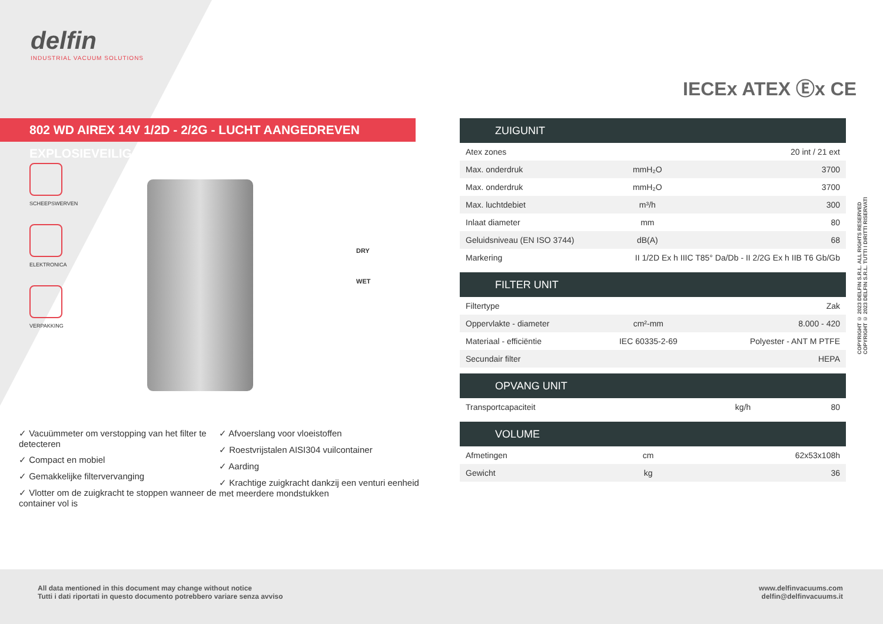delfin
INDUSTRIAL VACUUM SOLUTIONS
IECEx ATEX Ⓔx CE
802 WD AIREX 14V 1/2D - 2/2G - LUCHT AANGEDREVEN EXPLOSIEVEILIG
SCHEEPSWERVEN
ELEKTRONICA
VERPAKKING
DRY
WET
| ZUIGUNIT | | |
| --- | --- | --- |
| Atex zones | | 20 int / 21 ext |
| Max. onderdruk | mmH₂O | 3700 |
| Max. onderdruk | mmH₂O | 3700 |
| Max. luchtdebiet | m³/h | 300 |
| Inlaat diameter | mm | 80 |
| Geluidsniveau (EN ISO 3744) | dB(A) | 68 |
| Markering | II 1/2D Ex h IIIC T85° Da/Db - II 2/2G Ex h IIB T6 Gb/Gb | |
| FILTER UNIT | | |
| --- | --- | --- |
| Filtertype | | Zak |
| Oppervlakte - diameter | cm²-mm | 8.000 - 420 |
| Materiaal - efficiëntie | IEC 60335-2-69 | Polyester - ANT M PTFE |
| Secundair filter | | HEPA |
| OPVANG UNIT | | |
| --- | --- | --- |
| Transportcapaciteit | kg/h | 80 |
| VOLUME | | |
| --- | --- | --- |
| Afmetingen | cm | 62x53x108h |
| Gewicht | kg | 36 |
✓ Vacuümmeter om verstopping van het filter te detecteren
✓ Compact en mobiel
✓ Gemakkelijke filtervervanging
✓ Vlotter om de zuigkracht te stoppen wanneer de container vol is
✓ Afvoerslang voor vloeistoffen
✓ Roestvrijstalen AISI304 vuilcontainer
✓ Aarding
✓ Krachtige zuigkracht dankzij een venturi eenheid met meerdere mondstukken
COPYRIGHT © 2023 DELFIN S.R.L. ALL RIGHTS RESERVED
COPYRIGHT © 2023 DELFIN S.R.L. TUTTI I DIRITTI RISERVATI
All data mentioned in this document may change without notice
Tutti i dati riportati in questo documento potrebbero variare senza avviso
www.delfinvacuums.com
delfin@delfinvacuums.it